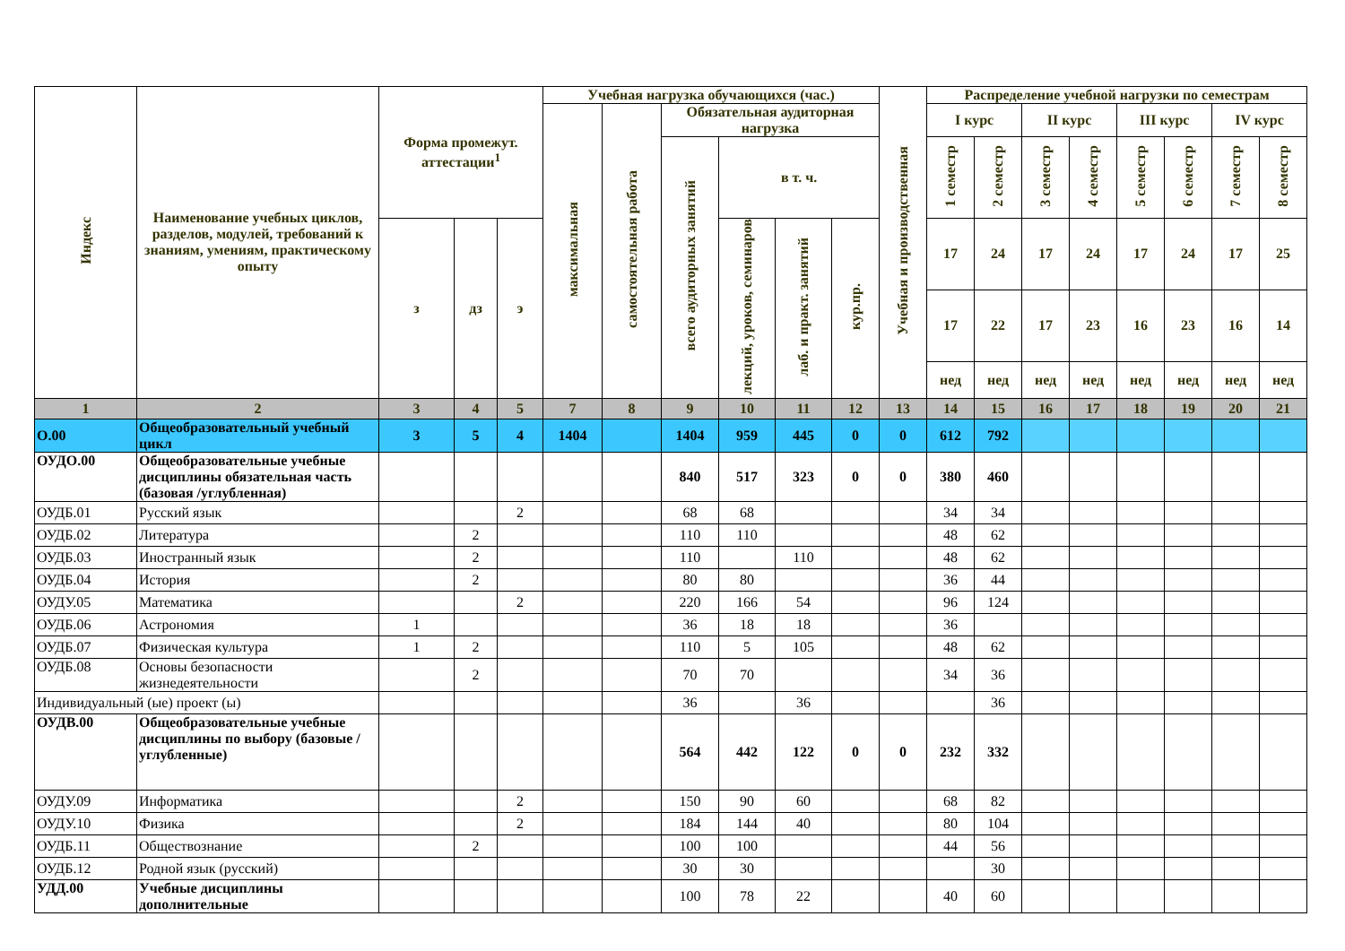| Индекс | Наименование учебных циклов, разделов, модулей, требований к знаниям, умениям, практическому опыту | Форма промежут. аттестации<sup>1</sup> | | | Учебная нагрузка обучающихся (час.) | | | | | | Учебная и производственная | Распределение учебной нагрузки по семестрам | | | | | | | |
| --- | --- | --- | --- | --- | --- | --- | --- | --- | --- | --- | --- | --- | --- | --- | --- | --- | --- | --- | --- |
| | | | | | максимальная | самостоятельная работа | Обязательная аудиторная нагрузка | | | | | I курс | | II курс | | III курс | | IV курс | |
| | | | | | | | всего аудиторных занятий | в т. ч. | | | | 1 семестр | 2 семестр | 3 семестр | 4 семестр | 5 семестр | 6 семестр | 7 семестр | 8 семестр |
| | | з | дз | э | | | | лекций, уроков, семинаров | лаб. и практ. занятий | кур.пр. | | 17 | 24 | 17 | 24 | 17 | 24 | 17 | 25 |
| | | | | | | | | | | | | 17 | 22 | 17 | 23 | 16 | 23 | 16 | 14 |
| | | | | | | | | | | | | нед | нед | нед | нед | нед | нед | нед | нед |
| 1 | 2 | 3 | 4 | 5 | 7 | 8 | 9 | 10 | 11 | 12 | 13 | 14 | 15 | 16 | 17 | 18 | 19 | 20 | 21 |
| О.00 | Общеобразовательный учебный цикл | 3 | 5 | 4 | 1404 | | 1404 | 959 | 445 | 0 | 0 | 612 | 792 | | | | | | |
| ОУДО.00 | Общеобразовательные учебные дисциплины обязательная часть (базовая /углубленная) | | | | | | 840 | 517 | 323 | 0 | 0 | 380 | 460 | | | | | | |
| ОУДБ.01 | Русский язык | | | 2 | | | 68 | 68 | | | | 34 | 34 | | | | | | |
| ОУДБ.02 | Литература | | 2 | | | | 110 | 110 | | | | 48 | 62 | | | | | | |
| ОУДБ.03 | Иностранный язык | | 2 | | | | 110 | | 110 | | | 48 | 62 | | | | | | |
| ОУДБ.04 | История | | 2 | | | | 80 | 80 | | | | 36 | 44 | | | | | | |
| ОУДУ.05 | Математика | | | 2 | | | 220 | 166 | 54 | | | 96 | 124 | | | | | | |
| ОУДБ.06 | Астрономия | 1 | | | | | 36 | 18 | 18 | | | 36 | | | | | | | |
| ОУДБ.07 | Физическая культура | 1 | 2 | | | | 110 | 5 | 105 | | | 48 | 62 | | | | | | |
| ОУДБ.08 | Основы безопасности жизнедеятельности | | 2 | | | | 70 | 70 | | | | 34 | 36 | | | | | | |
| Индивидуальный (ые) проект (ы) | | | | | | | 36 | | 36 | | | | 36 | | | | | | |
| ОУДВ.00 | Общеобразовательные учебные дисциплины по выбору (базовые /углубленные) | | | | | | 564 | 442 | 122 | 0 | 0 | 232 | 332 | | | | | | |
| ОУДУ.09 | Информатика | | | 2 | | | 150 | 90 | 60 | | | 68 | 82 | | | | | | |
| ОУДУ.10 | Физика | | | 2 | | | 184 | 144 | 40 | | | 80 | 104 | | | | | | |
| ОУДБ.11 | Обществознание | | 2 | | | | 100 | 100 | | | | 44 | 56 | | | | | | |
| ОУДБ.12 | Родной язык (русский) | | | | | | 30 | 30 | | | | | 30 | | | | | | |
| УДД.00 | Учебные дисциплины дополнительные | | | | | | 100 | 78 | 22 | | | 40 | 60 | | | | | | |